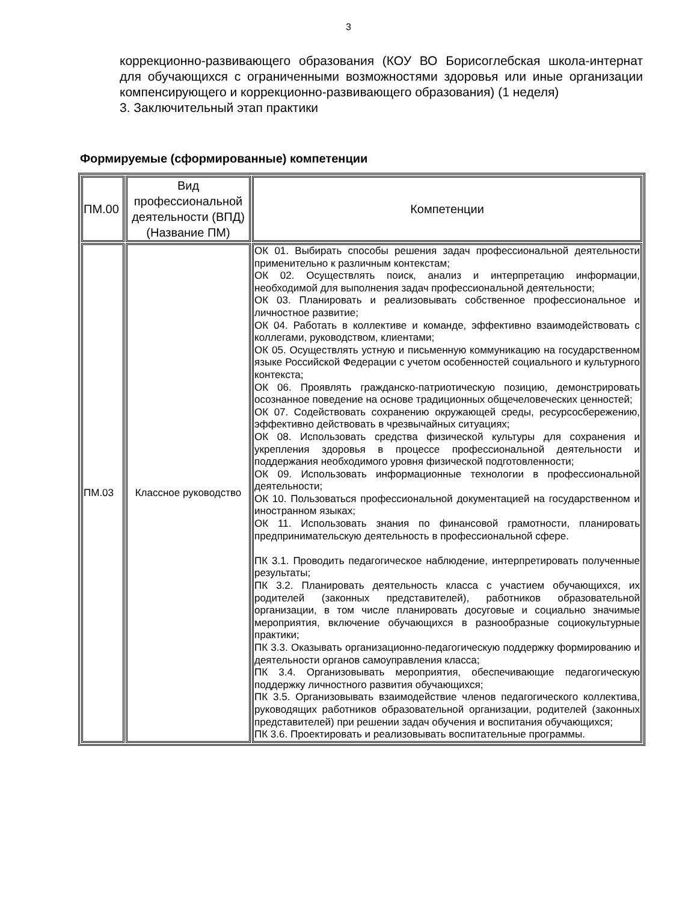3
коррекционно-развивающего образования (КОУ ВО Борисоглебская школа-интернат для обучающихся с ограниченными возможностями здоровья или иные организации компенсирующего и коррекционно-развивающего образования) (1 неделя)
3. Заключительный этап практики
Формируемые (сформированные) компетенции
| ПМ.00 | Вид профессиональной деятельности (ВПД) (Название ПМ) | Компетенции |
| ПМ.03 | Классное руководство | ОК 01. Выбирать способы решения задач профессиональной деятельности применительно к различным контекстам; ОК 02. Осуществлять поиск, анализ и интерпретацию информации, необходимой для выполнения задач профессиональной деятельности; ОК 03. Планировать и реализовывать собственное профессиональное и личностное развитие; ОК 04. Работать в коллективе и команде, эффективно взаимодействовать с коллегами, руководством, клиентами; ОК 05. Осуществлять устную и письменную коммуникацию на государственном языке Российской Федерации с учетом особенностей социального и культурного контекста; ОК 06. Проявлять гражданско-патриотическую позицию, демонстрировать осознанное поведение на основе традиционных общечеловеческих ценностей; ОК 07. Содействовать сохранению окружающей среды, ресурсосбережению, эффективно действовать в чрезвычайных ситуациях; ОК 08. Использовать средства физической культуры для сохранения и укрепления здоровья в процессе профессиональной деятельности и поддержания необходимого уровня физической подготовленности; ОК 09. Использовать информационные технологии в профессиональной деятельности; ОК 10. Пользоваться профессиональной документацией на государственном и иностранном языках; ОК 11. Использовать знания по финансовой грамотности, планировать предпринимательскую деятельность в профессиональной сфере. ПК 3.1. Проводить педагогическое наблюдение, интерпретировать полученные результаты; ПК 3.2. Планировать деятельность класса с участием обучающихся, их родителей (законных представителей), работников образовательной организации, в том числе планировать досуговые и социально значимые мероприятия, включение обучающихся в разнообразные социокультурные практики; ПК 3.3. Оказывать организационно-педагогическую поддержку формированию и деятельности органов самоуправления класса; ПК 3.4. Организовывать мероприятия, обеспечивающие педагогическую поддержку личностного развития обучающихся; ПК 3.5. Организовывать взаимодействие членов педагогического коллектива, руководящих работников образовательной организации, родителей (законных представителей) при решении задач обучения и воспитания обучающихся; ПК 3.6. Проектировать и реализовывать воспитательные программы. |